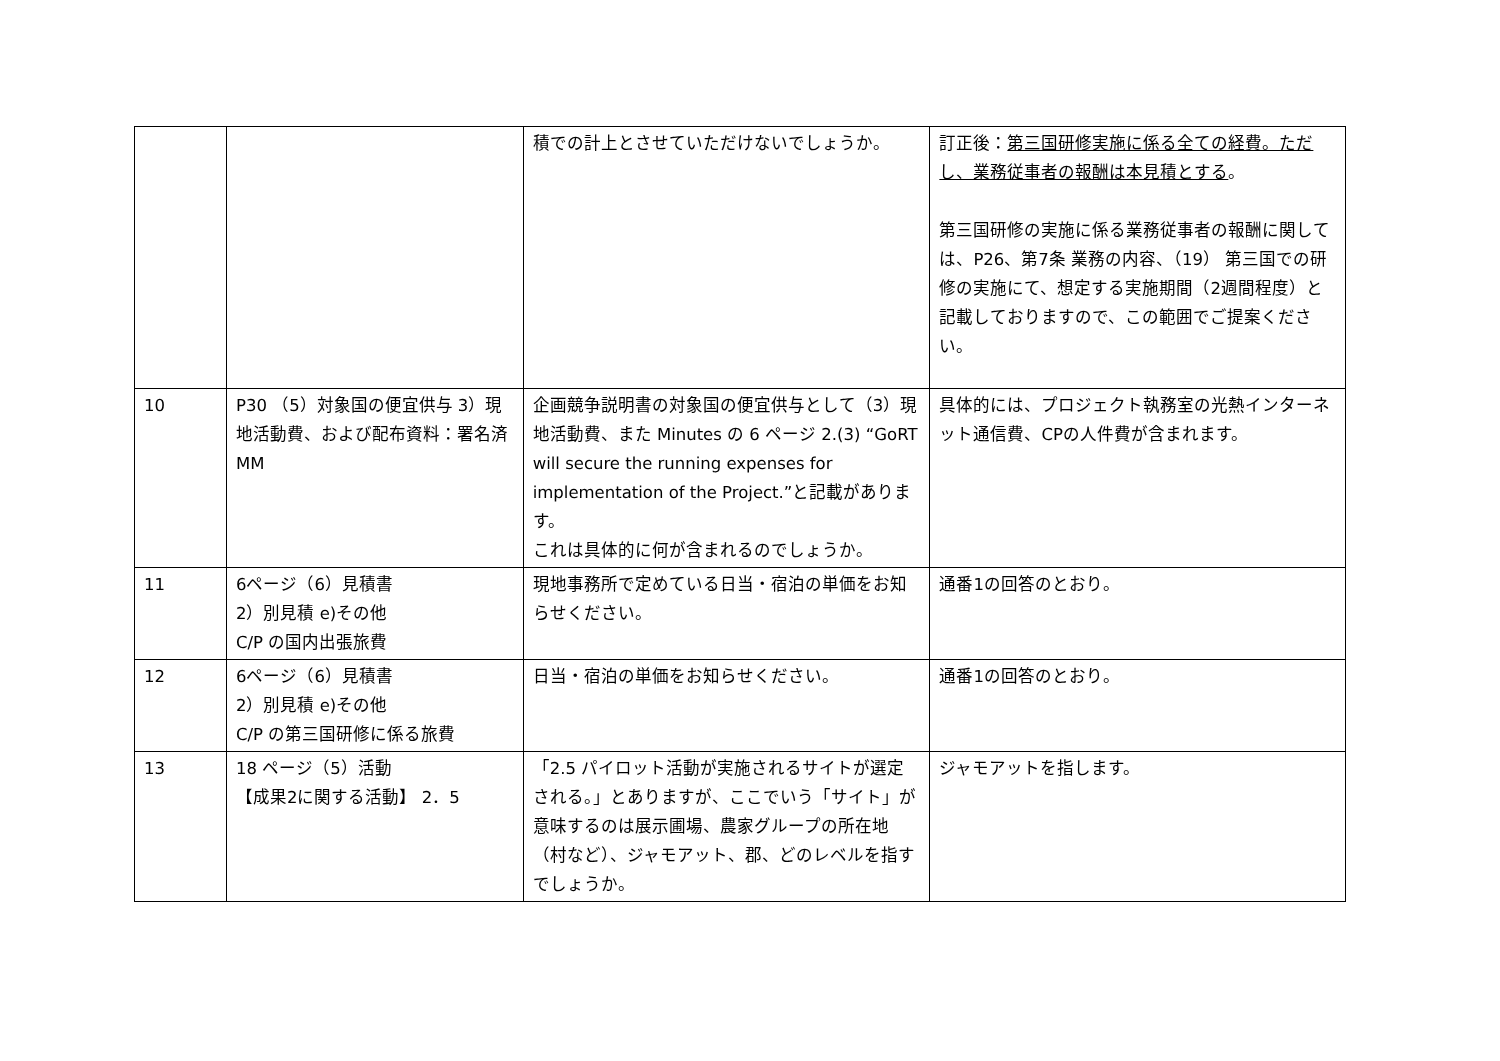| | | 積での計上とさせていただけないでしょうか。 | 訂正後： 第三国研修実施に係る全ての経費。ただし、業務従事者の報酬は本見積とする 。 第三国研修の実施に係る業務従事者の報酬に関しては、P26、第7条 業務の内容、（19） 第三国での研修の実施にて、想定する実施期間（2週間程度）と記載しておりますので、この範囲でご提案ください。 |
| 10 | P30 （5）対象国の便宜供与 3）現地活動費、および配布資料：署名済 MM | 企画競争説明書の対象国の便宜供与として（3）現地活動費、また Minutes の 6 ページ 2.(3) “GoRT will secure the running expenses for implementation of the Project.”と記載があります。 これは具体的に何が含まれるのでしょうか。 | 具体的には、プロジェクト執務室の光熱インターネット通信費、CPの人件費が含まれます。 |
| 11 | 6ページ（6）見積書 2）別見積 e)その他 C/P の国内出張旅費 | 現地事務所で定めている日当・宿泊の単価をお知らせください。 | 通番1の回答のとおり。 |
| 12 | 6ページ（6）見積書 2）別見積 e)その他 C/P の第三国研修に係る旅費 | 日当・宿泊の単価をお知らせください。 | 通番1の回答のとおり。 |
| 13 | 18 ページ（5）活動 【成果2に関する活動】 2．5 | 「2.5 パイロット活動が実施されるサイトが選定される。」とありますが、ここでいう「サイト」が意味するのは展示圃場、農家グループの所在地（村など）、ジャモアット、郡、どのレベルを指すでしょうか。 | ジャモアットを指します。 |